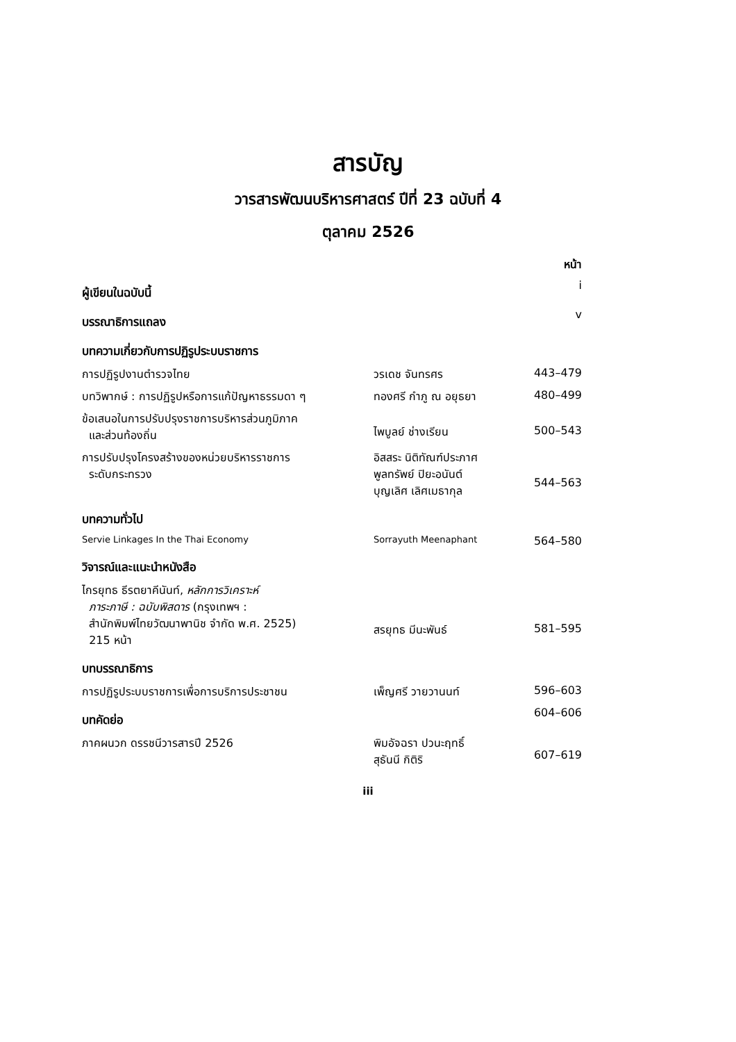สารบัญ
วารสารพัฒนบริหารศาสตร์ ปีที่ 23 ฉบับที่ 4
ตุลาคม 2526
| | | หน้า |
| ผู้เขียนในฉบับนี้ | | i |
| บรรณาธิการแถลง | | v |
| บทความเกี่ยวกับการปฏิรูประบบราชการ | | |
| การปฏิรูปงานตำรวจไทย | วรเดช จันทรศร | 443–479 |
| บทวิพากษ์ : การปฏิรูปหรือการแก้ปัญหาธรรมดา ๆ | ทองศรี กำภู ณ อยุธยา | 480–499 |
| ข้อเสนอในการปรับปรุงราชการบริหารส่วนภูมิภาค และส่วนท้องถิ่น | ไพบูลย์ ช่างเรียน | 500–543 |
| การปรับปรุงโครงสร้างของหน่วยบริหารราชการ ระดับกระทรวง | อิสสระ นิติทัณฑ์ประภาศ พูลทรัพย์ ปิยะอนันต์ บุญเลิศ เลิศเมธากุล | 544–563 |
| บทความทั่วไป | | |
| Servie Linkages In the Thai Economy | Sorrayuth Meenaphant | 564–580 |
| วิจารณ์และแนะนำหนังสือ | | |
| ไกรยุทธ ธีรตยาคีนันท์, หลักการวิเคราะห์ ภาระภาษี : ฉบับพิสดาร (กรุงเทพฯ : สำนักพิมพ์ไทยวัฒนาพานิช จำกัด พ.ศ. 2525) 215 หน้า | สรยุทธ มีนะพันธ์ | 581–595 |
| บทบรรณาธิการ | | |
| การปฏิรูประบบราชการเพื่อการบริการประชาชน | เพ็ญศรี วายวานนท์ | 596–603 |
| บทคัดย่อ | | 604–606 |
| ภาคผนวก ดรรชนีวารสารปี 2526 | พิมอัจฉรา ปวนะฤทธิ์ สุธันนี กิติริ | 607–619 |
iii